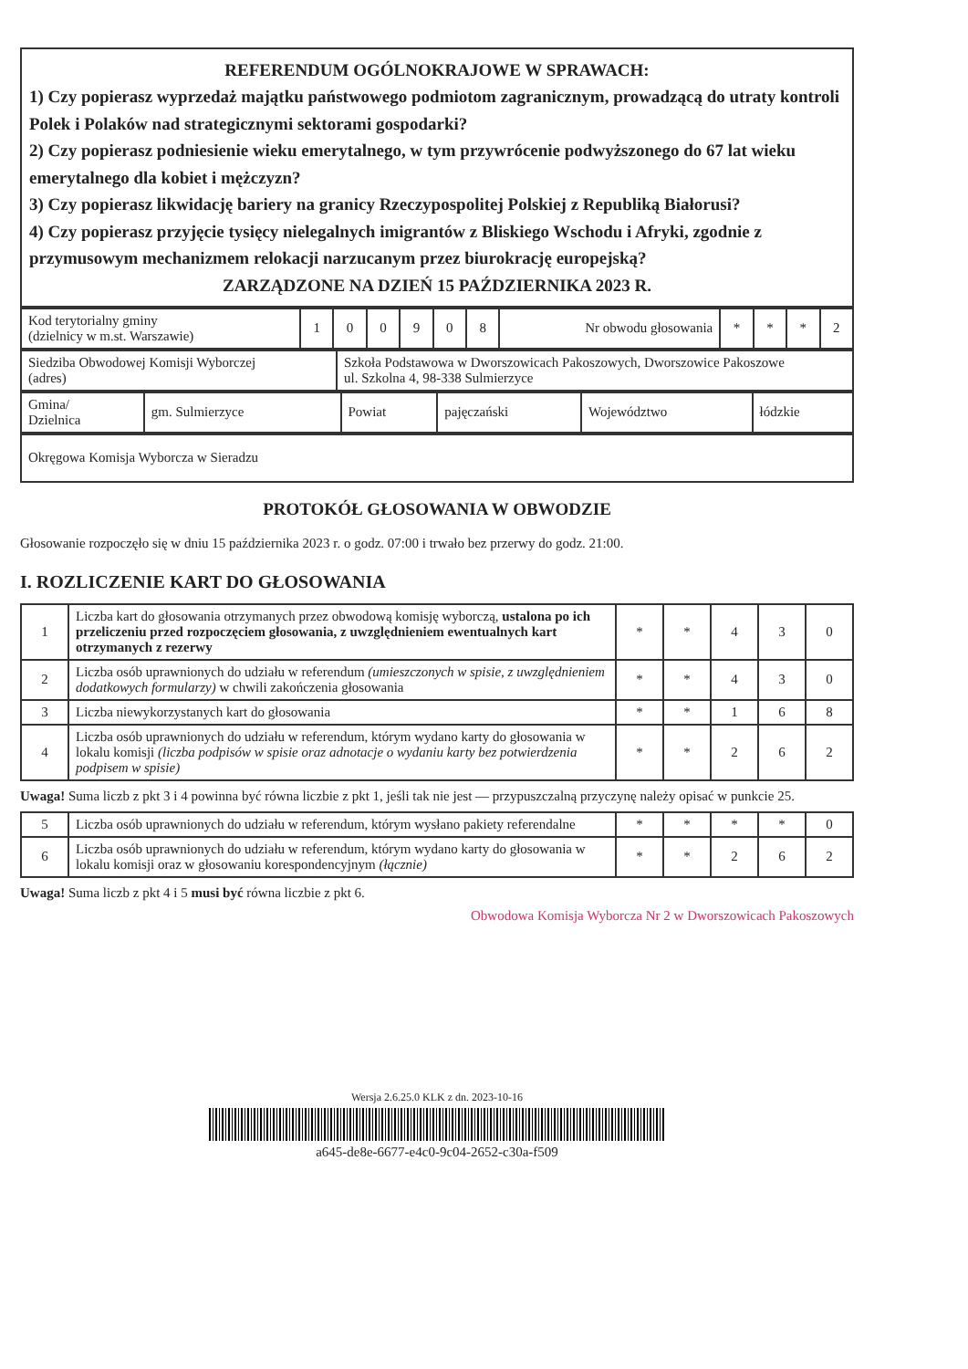REFERENDUM OGÓLNOKRAJOWE W SPRAWACH:
1) Czy popierasz wyprzedaż majątku państwowego podmiotom zagranicznym, prowadzącą do utraty kontroli Polek i Polaków nad strategicznymi sektorami gospodarki?
2) Czy popierasz podniesienie wieku emerytalnego, w tym przywrócenie podwyższonego do 67 lat wieku emerytalnego dla kobiet i mężczyzn?
3) Czy popierasz likwidację bariery na granicy Rzeczypospolitej Polskiej z Republiką Białorusi?
4) Czy popierasz przyjęcie tysięcy nielegalnych imigrantów z Bliskiego Wschodu i Afryki, zgodnie z przymusowym mechanizmem relokacji narzucanym przez biurokrację europejską?
ZARZĄDZONE NA DZIEŃ 15 PAŹDZIERNIKA 2023 R.
| Kod terytorialny gminy (dzielnicy w m.st. Warszawie) | 1 | 0 | 0 | 9 | 0 | 8 | Nr obwodu głosowania | * | * | * | 2 |
| Siedziba Obwodowej Komisji Wyborczej (adres) | Szkoła Podstawowa w Dworszowicach Pakoszowych, Dworszowice Pakoszowe ul. Szkolna 4, 98-338 Sulmierzyce |
| Gmina/ Dzielnica | gm. Sulmierzyce | Powiat | pajęczański | Województwo | łódzkie |
| Okręgowa Komisja Wyborcza w Sieradzu |
PROTOKÓŁ GŁOSOWANIA W OBWODZIE
Głosowanie rozpoczęło się w dniu 15 października 2023 r. o godz. 07:00 i trwało bez przerwy do godz. 21:00.
I. ROZLICZENIE KART DO GŁOSOWANIA
| 1 | Liczba kart do głosowania otrzymanych przez obwodową komisję wyborczą, ustalona po ich przeliczeniu przed rozpoczęciem głosowania, z uwzględnieniem ewentualnych kart otrzymanych z rezerwy | * | * | 4 | 3 | 0 |
| 2 | Liczba osób uprawnionych do udziału w referendum (umieszczonych w spisie, z uwzględnieniem dodatkowych formularzy) w chwili zakończenia głosowania | * | * | 4 | 3 | 0 |
| 3 | Liczba niewykorzystanych kart do głosowania | * | * | 1 | 6 | 8 |
| 4 | Liczba osób uprawnionych do udziału w referendum, którym wydano karty do głosowania w lokalu komisji (liczba podpisów w spisie oraz adnotacje o wydaniu karty bez potwierdzenia podpisem w spisie) | * | * | 2 | 6 | 2 |
Uwaga! Suma liczb z pkt 3 i 4 powinna być równa liczbie z pkt 1, jeśli tak nie jest — przypuszczalną przyczynę należy opisać w punkcie 25.
| 5 | Liczba osób uprawnionych do udziału w referendum, którym wysłano pakiety referendalne | * | * | * | * | 0 |
| 6 | Liczba osób uprawnionych do udziału w referendum, którym wydano karty do głosowania w lokalu komisji oraz w głosowaniu korespondencyjnym (łącznie) | * | * | 2 | 6 | 2 |
Uwaga! Suma liczb z pkt 4 i 5 musi być równa liczbie z pkt 6.
Obwodowa Komisja Wyborcza Nr 2 w Dworszowicach Pakoszowych
Wersja 2.6.25.0 KLK z dn. 2023-10-16
a645-de8e-6677-e4c0-9c04-2652-c30a-f509